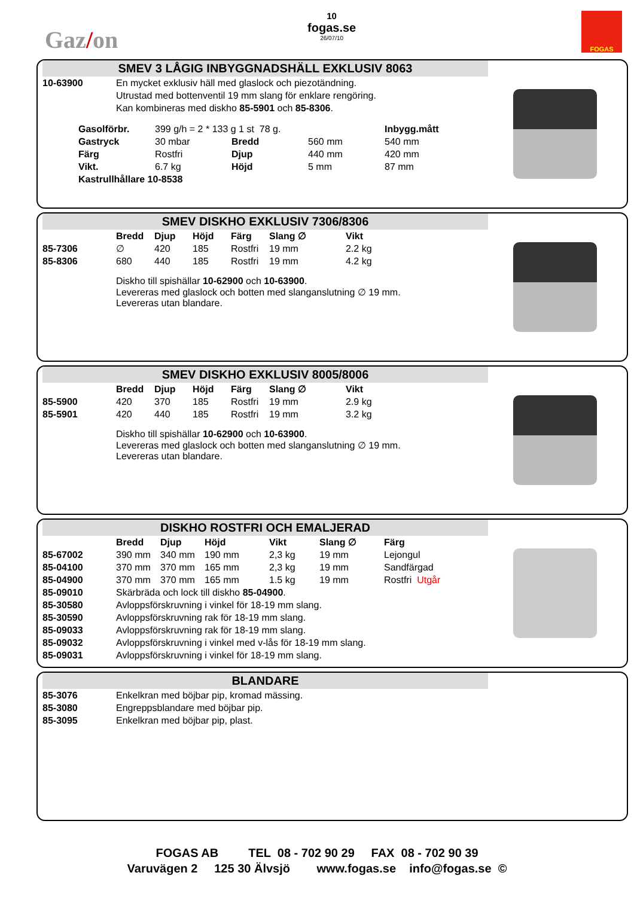Gaz/on
10
fogas.se
26/07/10
FOGAS
SMEV 3 LÅGIG INBYGGNADSHÄLL EXKLUSIV 8063
| 10-63900 | En mycket exklusiv häll med glaslock och piezotändning. Utrustad med bottenventil 19 mm slang för enklare rengöring. Kan kombineras med diskho 85-5901 och 85-8306 . |
| Gasolförbr. | 399 g/h = 2 * 133 g 1 st 78 g. | | | Inbygg.mått |
| Gastryck | 30 mbar | Bredd | 560 mm | 540 mm |
| Färg | Rostfri | Djup | 440 mm | 420 mm |
| Vikt. | 6.7 kg | Höjd | 5 mm | 87 mm |
| Kastrullhållare 10-8538 | | | | |
SMEV DISKHO EXKLUSIV 7306/8306
| | Bredd | Djup | Höjd | Färg | Slang ∅ | Vikt |
| 85-7306 | ∅ | 420 | 185 | Rostfri | 19 mm | 2.2 kg |
| 85-8306 | 680 | 440 | 185 | Rostfri | 19 mm | 4.2 kg |
Diskho till spishällar 10-62900 och 10-63900.
Levereras med glaslock och botten med slanganslutning ∅ 19 mm.
Levereras utan blandare.
SMEV DISKHO EXKLUSIV 8005/8006
| | Bredd | Djup | Höjd | Färg | Slang ∅ | Vikt |
| 85-5900 | 420 | 370 | 185 | Rostfri | 19 mm | 2.9 kg |
| 85-5901 | 420 | 440 | 185 | Rostfri | 19 mm | 3.2 kg |
Diskho till spishällar 10-62900 och 10-63900.
Levereras med glaslock och botten med slanganslutning ∅ 19 mm.
Levereras utan blandare.
DISKHO ROSTFRI OCH EMALJERAD
| | Bredd | Djup | Höjd | Vikt | Slang ∅ | Färg |
| 85-67002 | 390 mm | 340 mm | 190 mm | 2,3 kg | 19 mm | Lejongul |
| 85-04100 | 370 mm | 370 mm | 165 mm | 2,3 kg | 19 mm | Sandfärgad |
| 85-04900 | 370 mm | 370 mm | 165 mm | 1.5 kg | 19 mm | Rostfri Utgår |
| 85-09010 | Skärbräda och lock till diskho 85-04900 . | | | | | |
| 85-30580 | Avloppsförskruvning i vinkel för 18-19 mm slang. | | | | | |
| 85-30590 | Avloppsförskruvning rak för 18-19 mm slang. | | | | | |
| 85-09033 | Avloppsförskruvning rak för 18-19 mm slang. | | | | | |
| 85-09032 | Avloppsförskruvning i vinkel med v-lås för 18-19 mm slang. | | | | | |
| 85-09031 | Avloppsförskruvning i vinkel för 18-19 mm slang. | | | | | |
BLANDARE
| 85-3076 | Enkelkran med böjbar pip, kromad mässing. |
| 85-3080 | Engreppsblandare med böjbar pip. |
| 85-3095 | Enkelkran med böjbar pip, plast. |
FOGAS AB TEL 08 - 702 90 29 FAX 08 - 702 90 39
Varuvägen 2 125 30 Älvsjö www.fogas.se info@fogas.se ©